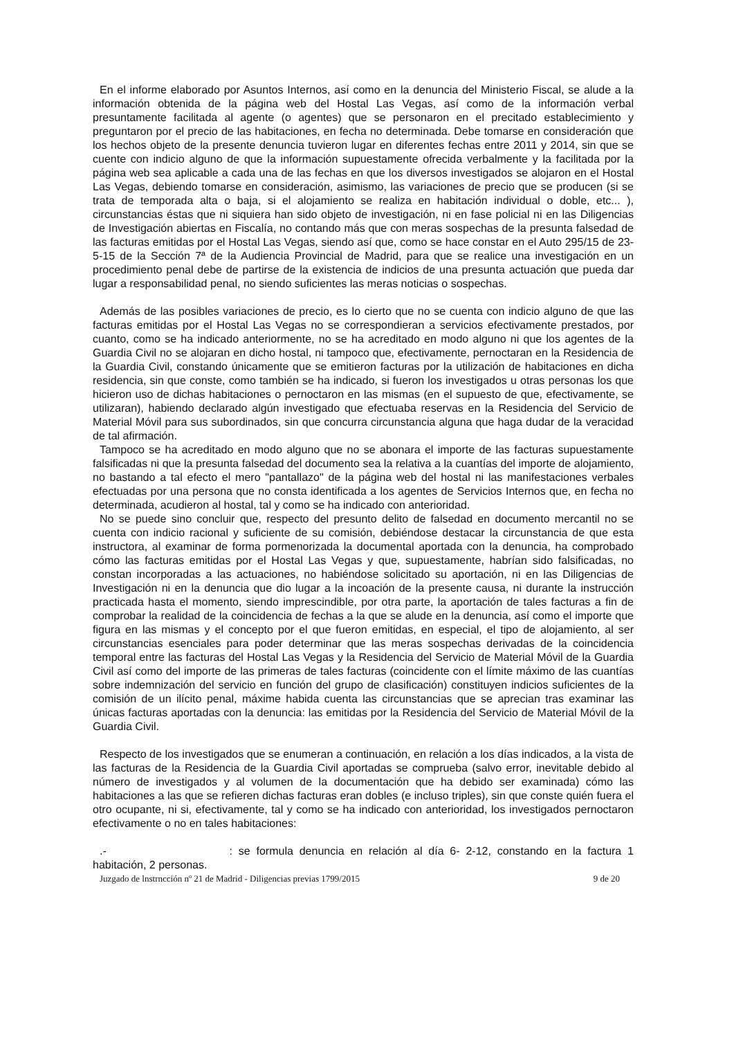En el informe elaborado por Asuntos Internos, así como en la denuncia del Ministerio Fiscal, se alude a la información obtenida de la página web del Hostal Las Vegas, así como de la información verbal presuntamente facilitada al agente (o agentes) que se personaron en el precitado establecimiento y preguntaron por el precio de las habitaciones, en fecha no determinada. Debe tomarse en consideración que los hechos objeto de la presente denuncia tuvieron lugar en diferentes fechas entre 2011 y 2014, sin que se cuente con indicio alguno de que la información supuestamente ofrecida verbalmente y la facilitada por la página web sea aplicable a cada una de las fechas en que los diversos investigados se alojaron en el Hostal Las Vegas, debiendo tomarse en consideración, asimismo, las variaciones de precio que se producen (si se trata de temporada alta o baja, si el alojamiento se realiza en habitación individual o doble, etc... ), circunstancias éstas que ni siquiera han sido objeto de investigación, ni en fase policial ni en las Diligencias de Investigación abiertas en Fiscalía, no contando más que con meras sospechas de la presunta falsedad de las facturas emitidas por el Hostal Las Vegas, siendo así que, como se hace constar en el Auto 295/15 de 23-5-15 de la Sección 7ª de la Audiencia Provincial de Madrid, para que se realice una investigación en un procedimiento penal debe de partirse de la existencia de indicios de una presunta actuación que pueda dar lugar a responsabilidad penal, no siendo suficientes las meras noticias o sospechas.
Además de las posibles variaciones de precio, es lo cierto que no se cuenta con indicio alguno de que las facturas emitidas por el Hostal Las Vegas no se correspondieran a servicios efectivamente prestados, por cuanto, como se ha indicado anteriormente, no se ha acreditado en modo alguno ni que los agentes de la Guardia Civil no se alojaran en dicho hostal, ni tampoco que, efectivamente, pernoctaran en la Residencia de la Guardia Civil, constando únicamente que se emitieron facturas por la utilización de habitaciones en dicha residencia, sin que conste, como también se ha indicado, si fueron los investigados u otras personas los que hicieron uso de dichas habitaciones o pernoctaron en las mismas (en el supuesto de que, efectivamente, se utilizaran), habiendo declarado algún investigado que efectuaba reservas en la Residencia del Servicio de Material Móvil para sus subordinados, sin que concurra circunstancia alguna que haga dudar de la veracidad de tal afirmación.
Tampoco se ha acreditado en modo alguno que no se abonara el importe de las facturas supuestamente falsificadas ni que la presunta falsedad del documento sea la relativa a la cuantías del importe de alojamiento, no bastando a tal efecto el mero "pantallazo" de la página web del hostal ni las manifestaciones verbales efectuadas por una persona que no consta identificada a los agentes de Servicios Internos que, en fecha no determinada, acudieron al hostal, tal y como se ha indicado con anterioridad.
No se puede sino concluir que, respecto del presunto delito de falsedad en documento mercantil no se cuenta con indicio racional y suficiente de su comisión, debiéndose destacar la circunstancia de que esta instructora, al examinar de forma pormenorizada la documental aportada con la denuncia, ha comprobado cómo las facturas emitidas por el Hostal Las Vegas y que, supuestamente, habrían sido falsificadas, no constan incorporadas a las actuaciones, no habiéndose solicitado su aportación, ni en las Diligencias de Investigación ni en la denuncia que dio lugar a la incoación de la presente causa, ni durante la instrucción practicada hasta el momento, siendo imprescindible, por otra parte, la aportación de tales facturas a fin de comprobar la realidad de la coincidencia de fechas a la que se alude en la denuncia, así como el importe que figura en las mismas y el concepto por el que fueron emitidas, en especial, el tipo de alojamiento, al ser circunstancias esenciales para poder determinar que las meras sospechas derivadas de la coincidencia temporal entre las facturas del Hostal Las Vegas y la Residencia del Servicio de Material Móvil de la Guardia Civil así como del importe de las primeras de tales facturas (coincidente con el límite máximo de las cuantías sobre indemnización del servicio en función del grupo de clasificación) constituyen indicios suficientes de la comisión de un ilícito penal, máxime habida cuenta las circunstancias que se aprecian tras examinar las únicas facturas aportadas con la denuncia: las emitidas por la Residencia del Servicio de Material Móvil de la Guardia Civil.
Respecto de los investigados que se enumeran a continuación, en relación a los días indicados, a la vista de las facturas de la Residencia de la Guardia Civil aportadas se comprueba (salvo error, inevitable debido al número de investigados y al volumen de la documentación que ha debido ser examinada) cómo las habitaciones a las que se refieren dichas facturas eran dobles (e incluso triples), sin que conste quién fuera el otro ocupante, ni si, efectivamente, tal y como se ha indicado con anterioridad, los investigados pernoctaron efectivamente o no en tales habitaciones:
.- : se formula denuncia en relación al día 6- 2-12, constando en la factura 1 habitación, 2 personas.
Juzgado de lnstrncción nº 21 de Madrid - Diligencias previas 1799/2015 9 de 20